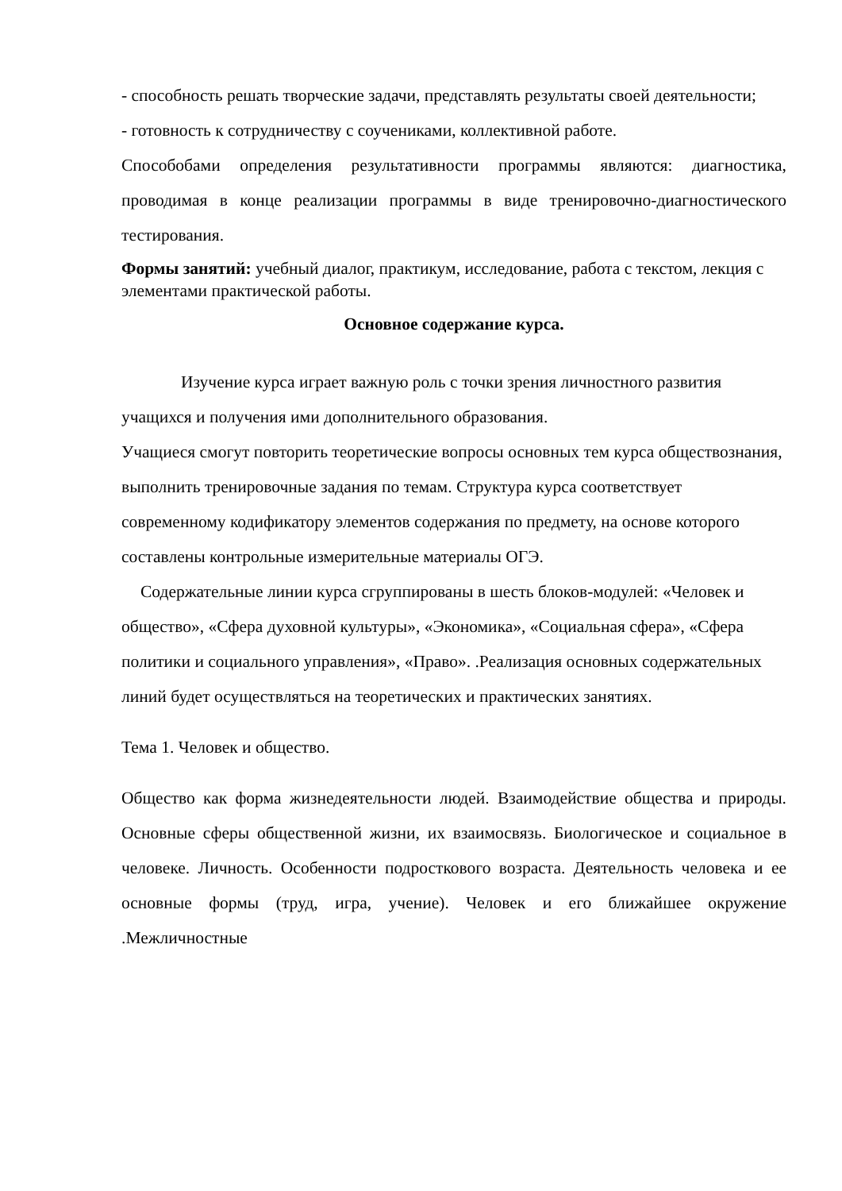- способность решать творческие задачи, представлять результаты своей деятельности;
- готовность к сотрудничеству с соучениками, коллективной работе.
Способобами определения результативности программы являются: диагностика, проводимая в конце реализации программы в виде тренировочно-диагностического тестирования.
Формы занятий: учебный диалог, практикум, исследование, работа с текстом, лекция с элементами практической работы.
Основное содержание курса.
Изучение курса играет важную роль с точки зрения личностного развития учащихся и получения ими дополнительного образования.
Учащиеся смогут повторить теоретические вопросы основных тем курса обществознания, выполнить тренировочные задания по темам. Структура курса соответствует современному кодификатору элементов содержания по предмету, на основе которого составлены контрольные измерительные материалы ОГЭ.
Содержательные линии курса сгруппированы в шесть блоков-модулей: «Человек и общество», «Сфера духовной культуры», «Экономика», «Социальная сфера», «Сфера политики и социального управления», «Право». .Реализация основных содержательных линий будет осуществляться на теоретических и практических занятиях.
Тема 1. Человек и общество.
Общество как форма жизнедеятельности людей. Взаимодействие общества и природы. Основные сферы общественной жизни, их взаимосвязь. Биологическое и социальное в человеке. Личность. Особенности подросткового возраста. Деятельность человека и ее основные формы (труд, игра, учение). Человек и его ближайшее окружение .Межличностные